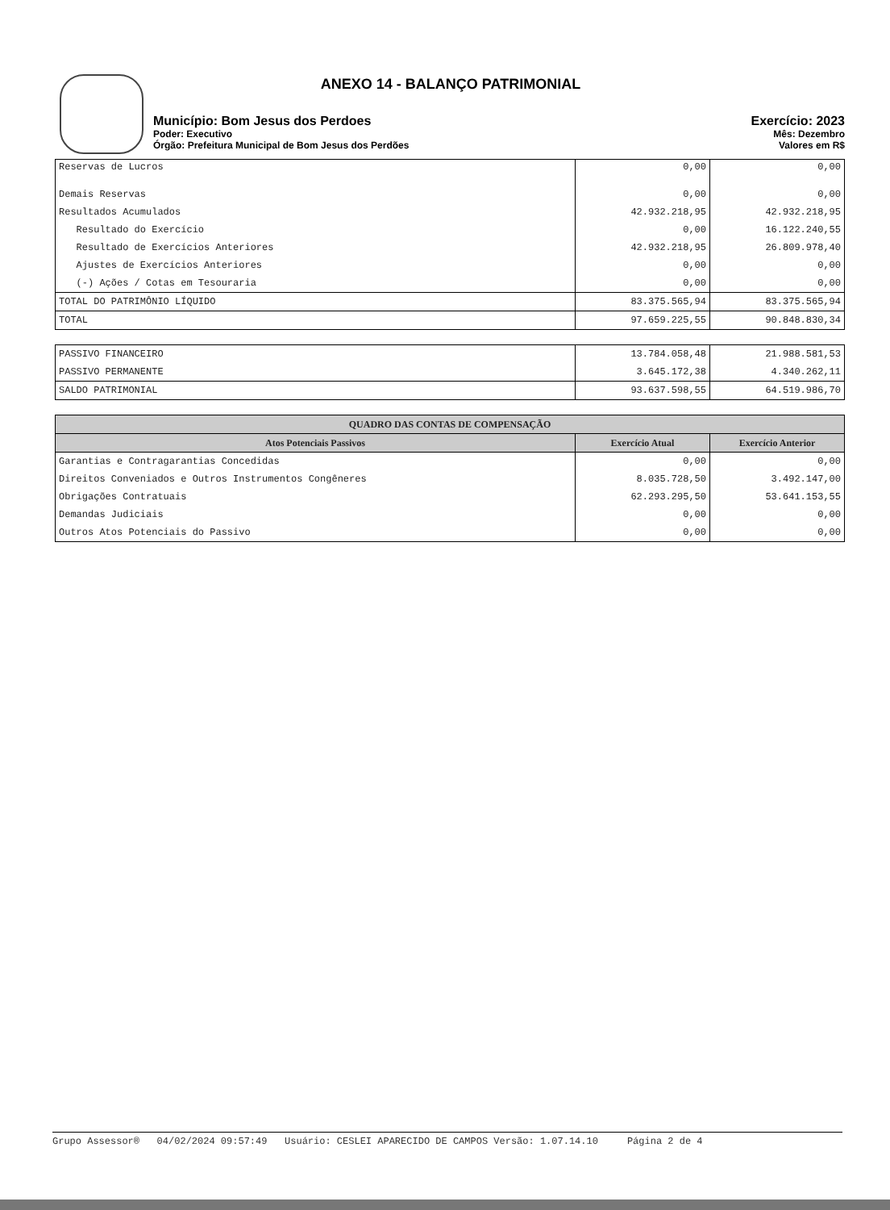ANEXO 14 - BALANÇO PATRIMONIAL
Município: Bom Jesus dos Perdoes Exercício: 2023
Poder: Executivo Mês: Dezembro
Órgão: Prefeitura Municipal de Bom Jesus dos Perdões Valores em R$
| Reservas de Lucros | 0,00 | 0,00 |
| Demais Reservas | 0,00 | 0,00 |
| Resultados Acumulados | 42.932.218,95 | 42.932.218,95 |
| Resultado do Exercício | 0,00 | 16.122.240,55 |
| Resultado de Exercícios Anteriores | 42.932.218,95 | 26.809.978,40 |
| Ajustes de Exercícios Anteriores | 0,00 | 0,00 |
| (-) Ações / Cotas em Tesouraria | 0,00 | 0,00 |
| TOTAL DO PATRIMÔNIO LÍQUIDO | 83.375.565,94 | 83.375.565,94 |
| TOTAL | 97.659.225,55 | 90.848.830,34 |
| PASSIVO FINANCEIRO | 13.784.058,48 | 21.988.581,53 |
| PASSIVO PERMANENTE | 3.645.172,38 | 4.340.262,11 |
| SALDO PATRIMONIAL | 93.637.598,55 | 64.519.986,70 |
| QUADRO DAS CONTAS DE COMPENSAÇÃO | | |
| --- | --- | --- |
| Atos Potenciais Passivos | Exercício Atual | Exercício Anterior |
| Garantias e Contragarantias Concedidas | 0,00 | 0,00 |
| Direitos Conveniados e Outros Instrumentos Congêneres | 8.035.728,50 | 3.492.147,00 |
| Obrigações Contratuais | 62.293.295,50 | 53.641.153,55 |
| Demandas Judiciais | 0,00 | 0,00 |
| Outros Atos Potenciais do Passivo | 0,00 | 0,00 |
Grupo Assessor® 04/02/2024 09:57:49 Usuário: CESLEI APARECIDO DE CAMPOS Versão: 1.07.14.10 Página 2 de 4